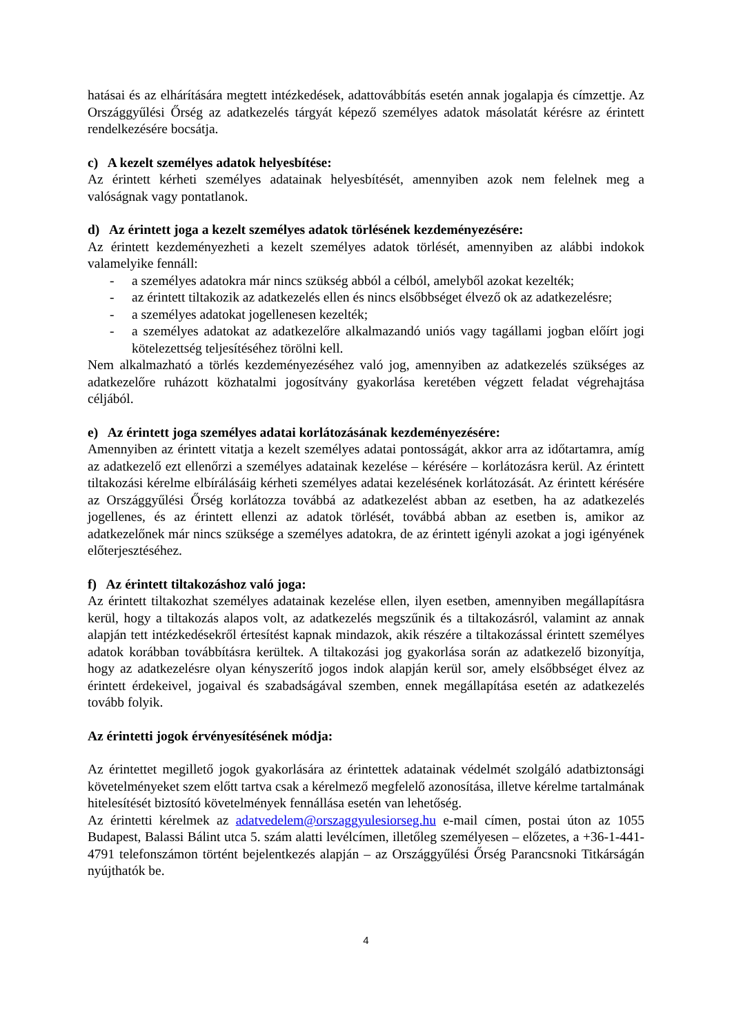hatásai és az elhárítására megtett intézkedések, adattovábbítás esetén annak jogalapja és címzettje. Az Országgyűlési Őrség az adatkezelés tárgyát képező személyes adatok másolatát kérésre az érintett rendelkezésére bocsátja.
c) A kezelt személyes adatok helyesbítése:
Az érintett kérheti személyes adatainak helyesbítését, amennyiben azok nem felelnek meg a valóságnak vagy pontatlanok.
d) Az érintett joga a kezelt személyes adatok törlésének kezdeményezésére:
Az érintett kezdeményezheti a kezelt személyes adatok törlését, amennyiben az alábbi indokok valamelyike fennáll:
- a személyes adatokra már nincs szükség abból a célból, amelyből azokat kezelték;
- az érintett tiltakozik az adatkezelés ellen és nincs elsőbbséget élvező ok az adatkezelésre;
- a személyes adatokat jogellenesen kezelték;
- a személyes adatokat az adatkezelőre alkalmazandó uniós vagy tagállami jogban előírt jogi kötelezettség teljesítéséhez törölni kell.
Nem alkalmazható a törlés kezdeményezéséhez való jog, amennyiben az adatkezelés szükséges az adatkezelőre ruházott közhatalmi jogosítvány gyakorlása keretében végzett feladat végrehajtása céljából.
e) Az érintett joga személyes adatai korlátozásának kezdeményezésére:
Amennyiben az érintett vitatja a kezelt személyes adatai pontosságát, akkor arra az időtartamra, amíg az adatkezelő ezt ellenőrzi a személyes adatainak kezelése – kérésére – korlátozásra kerül. Az érintett tiltakozási kérelme elbírálásáig kérheti személyes adatai kezelésének korlátozását. Az érintett kérésére az Országgyűlési Őrség korlátozza továbbá az adatkezelést abban az esetben, ha az adatkezelés jogellenes, és az érintett ellenzi az adatok törlését, továbbá abban az esetben is, amikor az adatkezelőnek már nincs szüksége a személyes adatokra, de az érintett igényli azokat a jogi igényének előterjesztéséhez.
f) Az érintett tiltakozáshoz való joga:
Az érintett tiltakozhat személyes adatainak kezelése ellen, ilyen esetben, amennyiben megállapításra kerül, hogy a tiltakozás alapos volt, az adatkezelés megszűnik és a tiltakozásról, valamint az annak alapján tett intézkedésekről értesítést kapnak mindazok, akik részére a tiltakozással érintett személyes adatok korábban továbbításra kerültek. A tiltakozási jog gyakorlása során az adatkezelő bizonyítja, hogy az adatkezelésre olyan kényszerítő jogos indok alapján kerül sor, amely elsőbbséget élvez az érintett érdekeivel, jogaival és szabadságával szemben, ennek megállapítása esetén az adatkezelés tovább folyik.
Az érintetti jogok érvényesítésének módja:
Az érintettet megillető jogok gyakorlására az érintettek adatainak védelmét szolgáló adatbiztonsági követelményeket szem előtt tartva csak a kérelmező megfelelő azonosítása, illetve kérelme tartalmának hitelesítését biztosító követelmények fennállása esetén van lehetőség.
Az érintetti kérelmek az adatvedelem@orszaggyulesiorseg.hu e-mail címen, postai úton az 1055 Budapest, Balassi Bálint utca 5. szám alatti levélcímen, illetőleg személyesen – előzetes, a +36-1-441-4791 telefonszámon történt bejelentkezés alapján – az Országgyűlési Őrség Parancsnoki Titkárságán nyújthatók be.
4